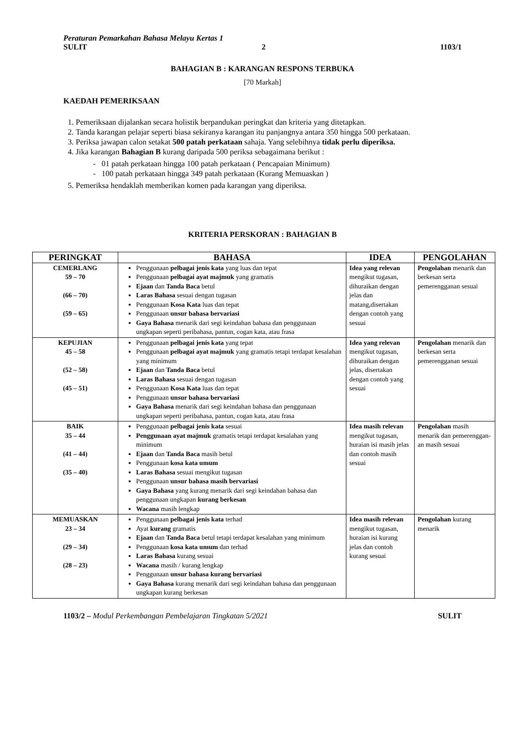Peraturan Pemarkahan Bahasa Melayu Kertas 1
SULIT 2 1103/1
BAHAGIAN B : KARANGAN RESPONS TERBUKA
[70 Markah]
KAEDAH PEMERIKSAAN
1. Pemeriksaan dijalankan secara holistik berpandukan peringkat dan kriteria yang ditetapkan.
2. Tanda karangan pelajar seperti biasa sekiranya karangan itu panjangnya antara 350 hingga 500 perkataan.
3. Periksa jawapan calon setakat 500 patah perkataan sahaja. Yang selebihnya tidak perlu diperiksa.
4. Jika karangan Bahagian B kurang daripada 500 periksa sebagaimana berikut :
- 01 patah perkataan hingga 100 patah perkataan ( Pencapaian Minimum)
- 100 patah perkataan hingga 349 patah perkataan (Kurang Memuaskan )
5. Pemeriksa hendaklah memberikan komen pada karangan yang diperiksa.
KRITERIA PERSKORAN : BAHAGIAN B
| PERINGKAT | BAHASA | IDEA | PENGOLAHAN |
| --- | --- | --- | --- |
| CEMERLANG 59 – 70 (66 – 70) (59 – 65) | Penggunaan pelbagai jenis kata yang luas dan tepat Penggunaan pelbagai ayat majmuk yang gramatis Ejaan dan Tanda Baca betul Laras Bahasa sesuai dengan tugasan Penggunaan Kosa Kata luas dan tepat Penggunaan unsur bahasa bervariasi Gaya Bahasa menarik dari segi keindahan bahasa dan penggunaan ungkapan seperti peribahasa, pantun, cogan kata, atau frasa | Idea yang relevan mengikut tugasan, dihuraikan dengan jelas dan matang,disertakan dengan contoh yang sesuai | Pengolahan menarik dan berkesan serta pemerenggan­an sesuai |
| KEPUJIAN 45 – 58 (52 – 58) (45 – 51) | Penggunaan pelbagai jenis kata yang tepat Penggunaan pelbagai ayat majmuk yang gramatis tetapi terdapat kesalahan yang minimum Ejaan dan Tanda Baca betul Laras Bahasa sesuai dengan tugasan Penggunaan Kosa Kata luas dan tepat Penggunaan unsur bahasa bervariasi Gaya Bahasa menarik dari segi keindahan bahasa dan penggunaan ungkapan seperti peribahasa, pantun, cogan kata, atau frasa | Idea yang relevan mengikut tugasan, dihuraikan dengan jelas, disertakan dengan contoh yang sesuai | Pengolahan menarik dan berkesan serta pemerenggan­an sesuai |
| BAIK 35 – 44 (41 – 44) (35 – 40) | Penggunaan pelbagai jenis kata sesuai Penggunaan ayat majmuk gramatis tetapi terdapat kesalahan yang minimum Ejaan dan Tanda Baca masih betul Penggunaan kosa kata umum Laras Bahasa sesuai mengikut tugasan Penggunaan unsur bahasa masih bervariasi Gaya Bahasa yang kurang menarik dari segi keindahan bahasa dan penggunaan ungkapan kurang berkesan Wacana masih lengkap | Idea masih relevan mengikut tugasan, huraian isi masih jelas dan contoh masih sesuai | Pengolahan masih menarik dan pemerenggan­an masih sesuai |
| MEMUASKAN 23 – 34 (29 – 34) (28 – 23) | Penggunaan pelbagai jenis kata terhad Ayat kurang gramatis Ejaan dan Tanda Baca betul tetapi terdapat kesalahan yang minimum Penggunaan kosa kata umum dan terhad Laras Bahasa kurang sesuai Wacana masih / kurang lengkap Penggunaan unsur bahasa kurang bervariasi Gaya Bahasa kurang menarik dari segi keindahan bahasa dan penggunaan ungkapan kurang berkesan | Idea masih relevan mengikut tugasan, huraian isi kurang jelas dan contoh kurang sesuai | Pengolahan kurang menarik |
1103/2 – Modul Perkembangan Pembelajaran Tingkatan 5/2021 SULIT